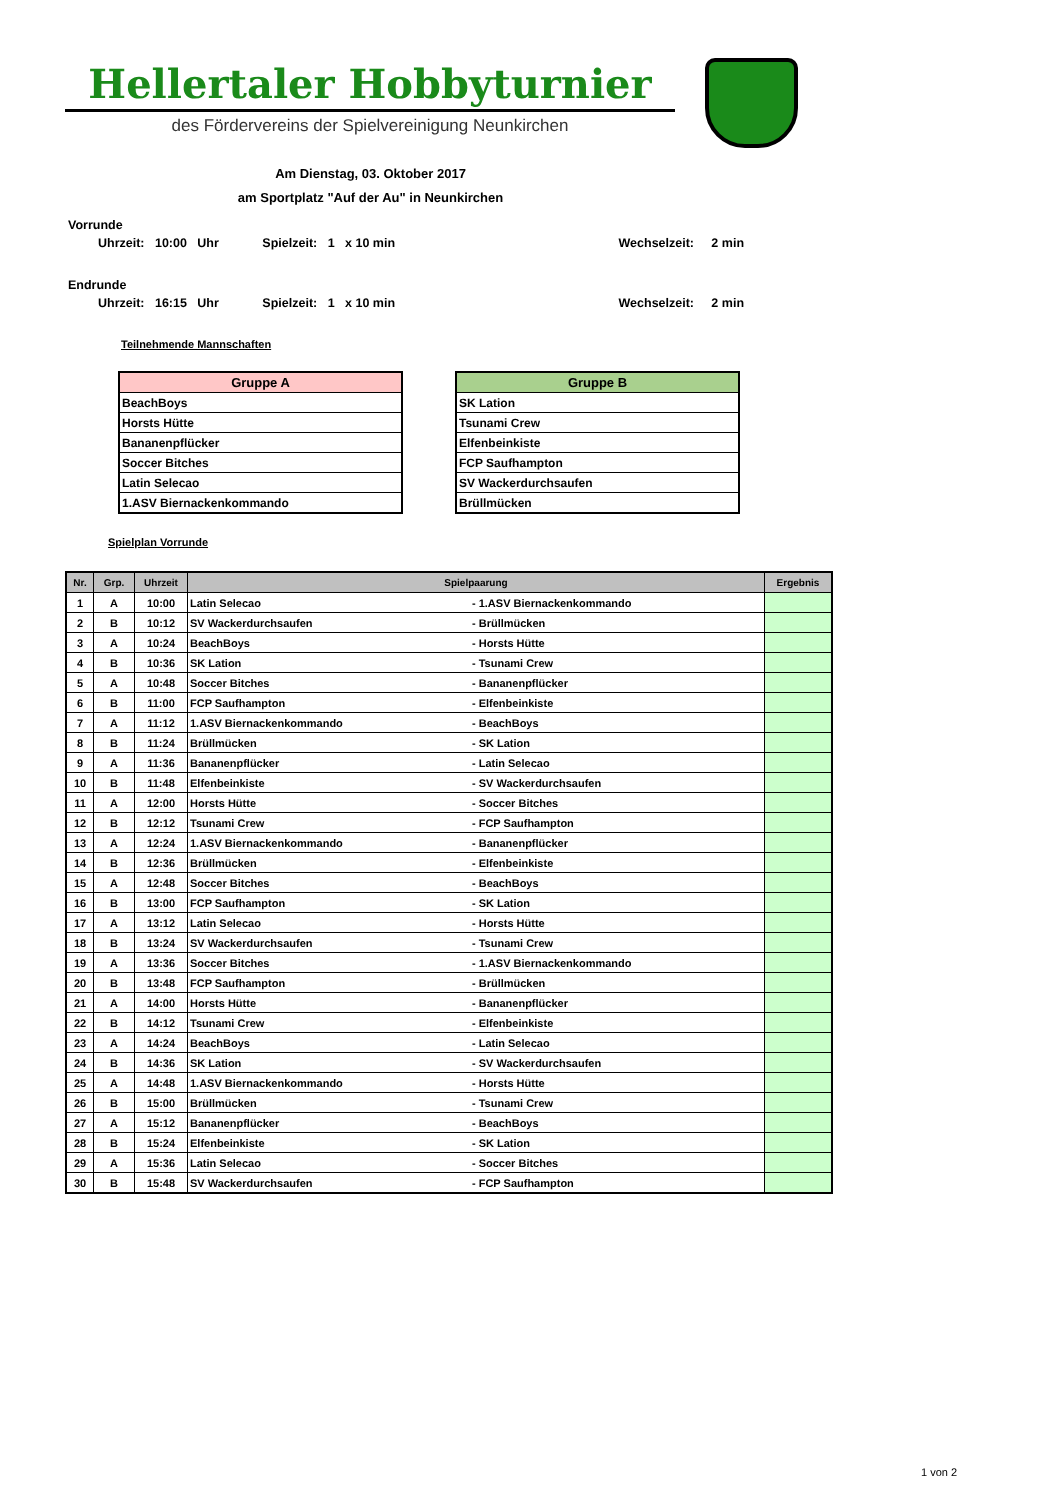Hellertaler Hobbyturnier
des Fördervereins der Spielvereinigung Neunkirchen
Am Dienstag, 03. Oktober 2017
am Sportplatz "Auf der Au" in Neunkirchen
Vorrunde
Uhrzeit: 10:00 Uhr Spielzeit: 1 x 10 min Wechselzeit: 2 min
Endrunde
Uhrzeit: 16:15 Uhr Spielzeit: 1 x 10 min Wechselzeit: 2 min
Teilnehmende Mannschaften
| Gruppe A |
| --- |
| BeachBoys |
| Horsts Hütte |
| Bananenpflücker |
| Soccer Bitches |
| Latin Selecao |
| 1.ASV Biernackenkommando |
| Gruppe B |
| --- |
| SK Lation |
| Tsunami Crew |
| Elfenbeinkiste |
| FCP Saufhampton |
| SV Wackerdurchsaufen |
| Brüllmücken |
Spielplan Vorrunde
| Nr. | Grp. | Uhrzeit | Spielpaarung | | Ergebnis |
| --- | --- | --- | --- | --- | --- |
| 1 | A | 10:00 | Latin Selecao | - 1.ASV Biernackenkommando | |
| 2 | B | 10:12 | SV Wackerdurchsaufen | - Brüllmücken | |
| 3 | A | 10:24 | BeachBoys | - Horsts Hütte | |
| 4 | B | 10:36 | SK Lation | - Tsunami Crew | |
| 5 | A | 10:48 | Soccer Bitches | - Bananenpflücker | |
| 6 | B | 11:00 | FCP Saufhampton | - Elfenbeinkiste | |
| 7 | A | 11:12 | 1.ASV Biernackenkommando | - BeachBoys | |
| 8 | B | 11:24 | Brüllmücken | - SK Lation | |
| 9 | A | 11:36 | Bananenpflücker | - Latin Selecao | |
| 10 | B | 11:48 | Elfenbeinkiste | - SV Wackerdurchsaufen | |
| 11 | A | 12:00 | Horsts Hütte | - Soccer Bitches | |
| 12 | B | 12:12 | Tsunami Crew | - FCP Saufhampton | |
| 13 | A | 12:24 | 1.ASV Biernackenkommando | - Bananenpflücker | |
| 14 | B | 12:36 | Brüllmücken | - Elfenbeinkiste | |
| 15 | A | 12:48 | Soccer Bitches | - BeachBoys | |
| 16 | B | 13:00 | FCP Saufhampton | - SK Lation | |
| 17 | A | 13:12 | Latin Selecao | - Horsts Hütte | |
| 18 | B | 13:24 | SV Wackerdurchsaufen | - Tsunami Crew | |
| 19 | A | 13:36 | Soccer Bitches | - 1.ASV Biernackenkommando | |
| 20 | B | 13:48 | FCP Saufhampton | - Brüllmücken | |
| 21 | A | 14:00 | Horsts Hütte | - Bananenpflücker | |
| 22 | B | 14:12 | Tsunami Crew | - Elfenbeinkiste | |
| 23 | A | 14:24 | BeachBoys | - Latin Selecao | |
| 24 | B | 14:36 | SK Lation | - SV Wackerdurchsaufen | |
| 25 | A | 14:48 | 1.ASV Biernackenkommando | - Horsts Hütte | |
| 26 | B | 15:00 | Brüllmücken | - Tsunami Crew | |
| 27 | A | 15:12 | Bananenpflücker | - BeachBoys | |
| 28 | B | 15:24 | Elfenbeinkiste | - SK Lation | |
| 29 | A | 15:36 | Latin Selecao | - Soccer Bitches | |
| 30 | B | 15:48 | SV Wackerdurchsaufen | - FCP Saufhampton | |
1 von 2